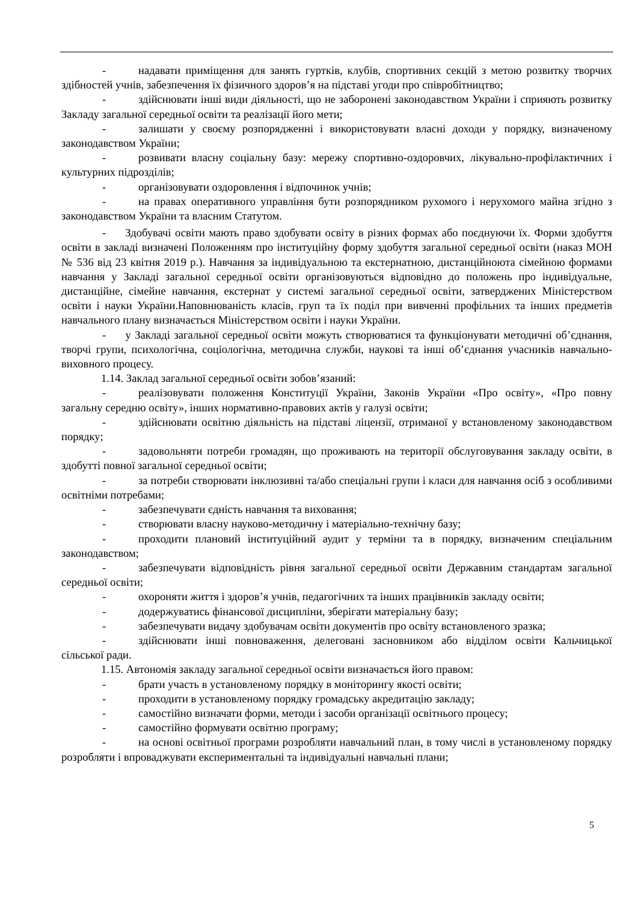- надавати приміщення для занять гуртків, клубів, спортивних секцій з метою розвитку творчих здібностей учнів, забезпечення їх фізичного здоров’я на підставі угоди про співробітництво;
- здійснювати інші види діяльності, що не заборонені законодавством України і сприяють розвитку Закладу загальної середньої освіти та реалізації його мети;
- залишати у своєму розпорядженні і використовувати власні доходи у порядку, визначеному законодавством України;
- розвивати власну соціальну базу: мережу спортивно-оздоровчих, лікувально-профілактичних і культурних підрозділів;
- організовувати оздоровлення і відпочинок учнів;
- на правах оперативного управління бути розпорядником рухомого і нерухомого майна згідно з законодавством України та власним Статутом.
- Здобувачі освіти мають право здобувати освіту в різних формах або поєднуючи їх. Форми здобуття освіти в закладі визначені Положенням про інституційну форму здобуття загальної середньої освіти (наказ МОН № 536 від 23 квітня 2019 р.). Навчання за індивідуальною та екстернатною, дистанційноюта сімейною формами навчання у Закладі загальної середньої освіти організовуються відповідно до положень про індивідуальне, дистанційне, сімейне навчання, екстернат у системі загальної середньої освіти, затверджених Міністерством освіти і науки України.Наповнюваність класів, груп та їх поділ при вивченні профільних та інших предметів навчального плану визначається Міністерством освіти і науки України.
- у Закладі загальної середньої освіти можуть створюватися та функціонувати методичні об’єднання, творчі групи, психологічна, соціологічна, методична служби, наукові та інші об’єднання учасників навчально-виховного процесу.
1.14. Заклад загальної середньої освіти зобов’язаний:
- реалізовувати положення Конституції України, Законів України «Про освіту», «Про повну загальну середню освіту», інших нормативно-правових актів у галузі освіти;
- здійснювати освітню діяльність на підставі ліцензії, отриманої у встановленому законодавством порядку;
- задовольняти потреби громадян, що проживають на території обслуговування закладу освіти, в здобутті повної загальної середньої освіти;
- за потреби створювати інклюзивні та/або спеціальні групи і класи для навчання осіб з особливими освітніми потребами;
- забезпечувати єдність навчання та виховання;
- створювати власну науково-методичну і матеріально-технічну базу;
- проходити плановий інституційний аудит у терміни та в порядку, визначеним спеціальним законодавством;
- забезпечувати відповідність рівня загальної середньої освіти Державним стандартам загальної середньої освіти;
- охороняти життя і здоров’я учнів, педагогічних та інших працівників закладу освіти;
- додержуватись фінансової дисципліни, зберігати матеріальну базу;
- забезпечувати видачу здобувачам освіти документів про освіту встановленого зразка;
- здійснювати інші повноваження, делеговані засновником або відділом освіти Кальчицької сільської ради.
1.15. Автономія закладу загальної середньої освіти визначається його правом:
- брати участь в установленому порядку в моніторингу якості освіти;
- проходити в установленому порядку громадську акредитацію закладу;
- самостійно визначати форми, методи і засоби організації освітнього процесу;
- самостійно формувати освітню програму;
- на основі освітньої програми розробляти навчальний план, в тому числі в установленому порядку розробляти і впроваджувати експериментальні та індивідуальні навчальні плани;
5